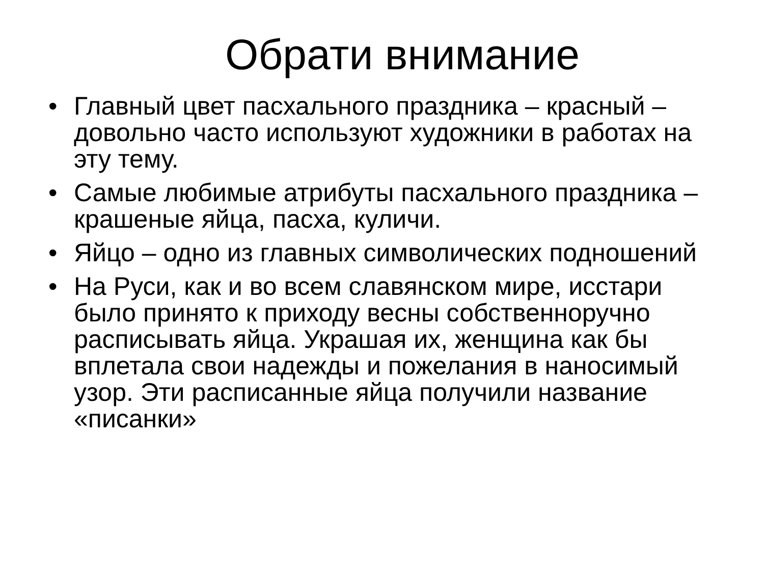Обрати внимание
• Главный цвет пасхального праздника – красный – довольно часто используют художники в работах на эту тему.
• Самые любимые атрибуты пасхального праздника – крашеные яйца, пасха, куличи.
• Яйцо – одно из главных символических подношений
• На Руси, как и во всем славянском мире, исстари было принято к приходу весны собственноручно расписывать яйца. Украшая их, женщина как бы вплетала свои надежды и пожелания в наносимый узор. Эти расписанные яйца получили название «писанки»